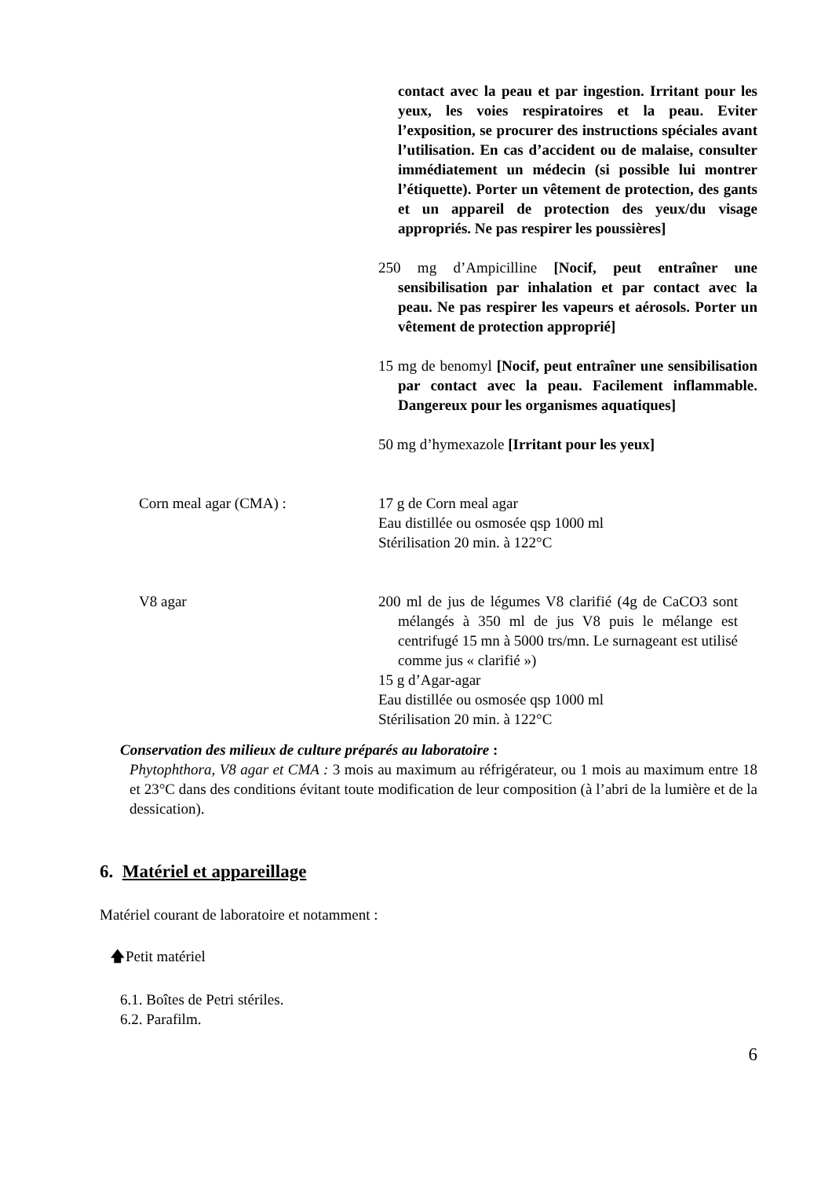contact avec la peau et par ingestion. Irritant pour les yeux, les voies respiratoires et la peau. Eviter l’exposition, se procurer des instructions spéciales avant l’utilisation. En cas d’accident ou de malaise, consulter immédiatement un médecin (si possible lui montrer l’étiquette). Porter un vêtement de protection, des gants et un appareil de protection des yeux/du visage appropriés. Ne pas respirer les poussières]
250 mg d’Ampicilline [Nocif, peut entraîner une sensibilisation par inhalation et par contact avec la peau. Ne pas respirer les vapeurs et aérosols. Porter un vêtement de protection approprié]
15 mg de benomyl [Nocif, peut entraîner une sensibilisation par contact avec la peau. Facilement inflammable. Dangereux pour les organismes aquatiques]
50 mg d’hymexazole [Irritant pour les yeux]
Corn meal agar (CMA) : 17 g de Corn meal agar
Eau distillée ou osmosée qsp 1000 ml
Stérilisation 20 min. à 122°C
V8 agar 200 ml de jus de légumes V8 clarifié (4g de CaCO3 sont mélangés à 350 ml de jus V8 puis le mélange est centrifugé 15 mn à 5000 trs/mn. Le surnageant est utilisé comme jus « clarifié »)
15 g d’Agar-agar
Eau distillée ou osmosée qsp 1000 ml
Stérilisation 20 min. à 122°C
Conservation des milieux de culture préparés au laboratoire :
Phytophthora, V8 agar et CMA : 3 mois au maximum au réfrigérateur, ou 1 mois au maximum entre 18 et 23°C dans des conditions évitant toute modification de leur composition (à l’abri de la lumière et de la dessication).
6. Matériel et appareillage
Matériel courant de laboratoire et notamment :
🡅Petit matériel
6.1. Boîtes de Petri stériles.
6.2. Parafilm.
6